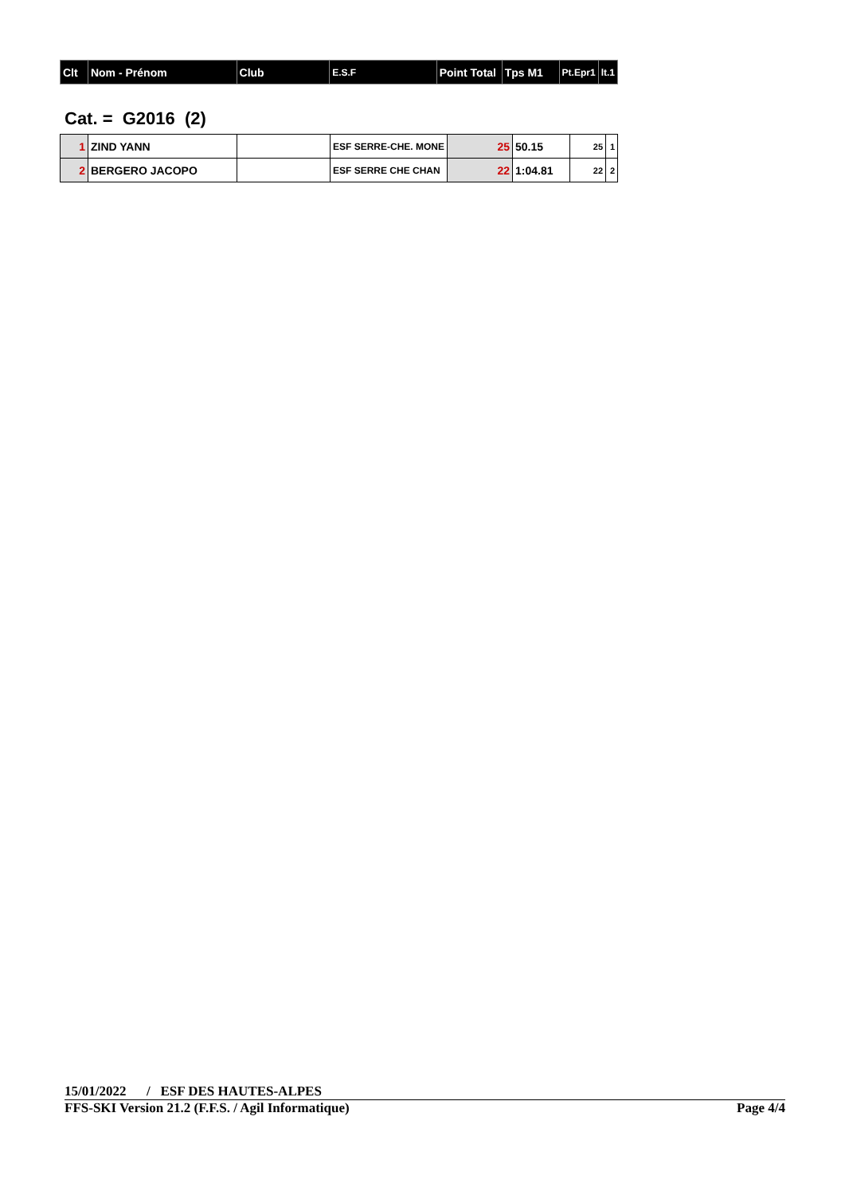| Clt | Nom - Prénom | Club | E.S.F | Point Total | Tps M1 | Pt.Epr1 | lt.1 |
| --- | --- | --- | --- | --- | --- | --- | --- |
Cat. = G2016 (2)
| 1 | ZIND YANN | | ESF SERRE-CHE. MONE | 25 | 50.15 | 25 | 1 |
| 2 | BERGERO JACOPO | | ESF SERRE CHE CHAN | 22 | 1:04.81 | 22 | 2 |
15/01/2022 / ESF DES HAUTES-ALPES
FFS-SKI Version 21.2 (F.F.S. / Agil Informatique) Page 4/4